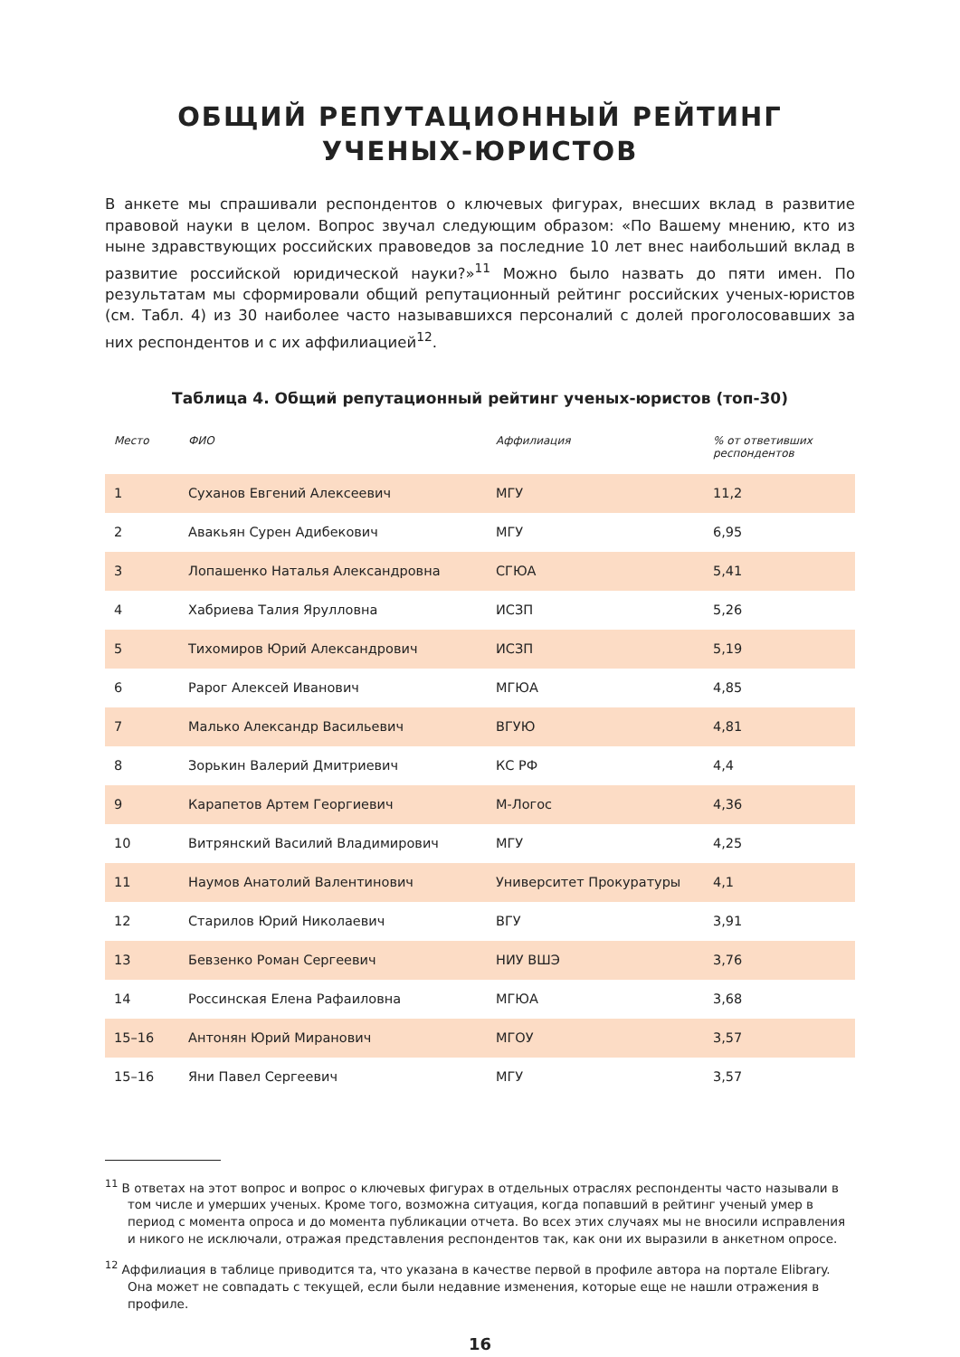ОБЩИЙ РЕПУТАЦИОННЫЙ РЕЙТИНГ
УЧЕНЫХ-ЮРИСТОВ
В анкете мы спрашивали респондентов о ключевых фигурах, внесших вклад в развитие правовой науки в целом. Вопрос звучал следующим образом: «По Вашему мнению, кто из ныне здравствующих российских правоведов за последние 10 лет внес наибольший вклад в развитие российской юридической науки?»<sup>11</sup> Можно было назвать до пяти имен. По результатам мы сформировали общий репутационный рейтинг российских ученых-юристов (см. Табл. 4) из 30 наиболее часто называвшихся персоналий с долей проголосовавших за них респондентов и с их аффилиацией<sup>12</sup>.
Таблица 4. Общий репутационный рейтинг ученых-юристов (топ-30)
| Место | ФИО | Аффилиация | % от ответивших респондентов |
| --- | --- | --- | --- |
| 1 | Суханов Евгений Алексеевич | МГУ | 11,2 |
| 2 | Авакьян Сурен Адибекович | МГУ | 6,95 |
| 3 | Лопашенко Наталья Александровна | СГЮА | 5,41 |
| 4 | Хабриева Талия Ярулловна | ИСЗП | 5,26 |
| 5 | Тихомиров Юрий Александрович | ИСЗП | 5,19 |
| 6 | Рарог Алексей Иванович | МГЮА | 4,85 |
| 7 | Малько Александр Васильевич | ВГУЮ | 4,81 |
| 8 | Зорькин Валерий Дмитриевич | КС РФ | 4,4 |
| 9 | Карапетов Артем Георгиевич | М-Логос | 4,36 |
| 10 | Витрянский Василий Владимирович | МГУ | 4,25 |
| 11 | Наумов Анатолий Валентинович | Университет Прокуратуры | 4,1 |
| 12 | Старилов Юрий Николаевич | ВГУ | 3,91 |
| 13 | Бевзенко Роман Сергеевич | НИУ ВШЭ | 3,76 |
| 14 | Россинская Елена Рафаиловна | МГЮА | 3,68 |
| 15–16 | Антонян Юрий Миранович | МГОУ | 3,57 |
| 15–16 | Яни Павел Сергеевич | МГУ | 3,57 |
<sup>11</sup> В ответах на этот вопрос и вопрос о ключевых фигурах в отдельных отраслях респонденты часто называли в том числе и умерших ученых. Кроме того, возможна ситуация, когда попавший в рейтинг ученый умер в период с момента опроса и до момента публикации отчета. Во всех этих случаях мы не вносили исправления и никого не исключали, отражая представления респондентов так, как они их выразили в анкетном опросе.
<sup>12</sup> Аффилиация в таблице приводится та, что указана в качестве первой в профиле автора на портале Elibrary. Она может не совпадать с текущей, если были недавние изменения, которые еще не нашли отражения в профиле.
16